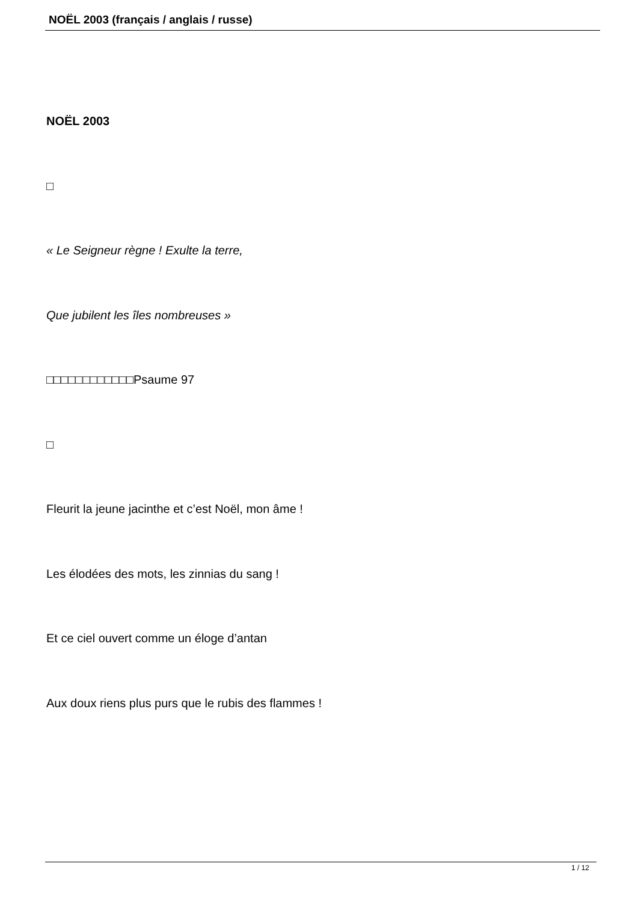NOËL 2003 (français / anglais / russe)
NOËL 2003
□
« Le Seigneur règne ! Exulte la terre,
Que jubilent les îles nombreuses »
□□□□□□□□□□□□Psaume 97
□
Fleurit la jeune jacinthe et c’est Noël, mon âme !
Les élodées des mots, les zinnias du sang !
Et ce ciel ouvert comme un éloge d’antan
Aux doux riens plus purs que le rubis des flammes !
1 / 12